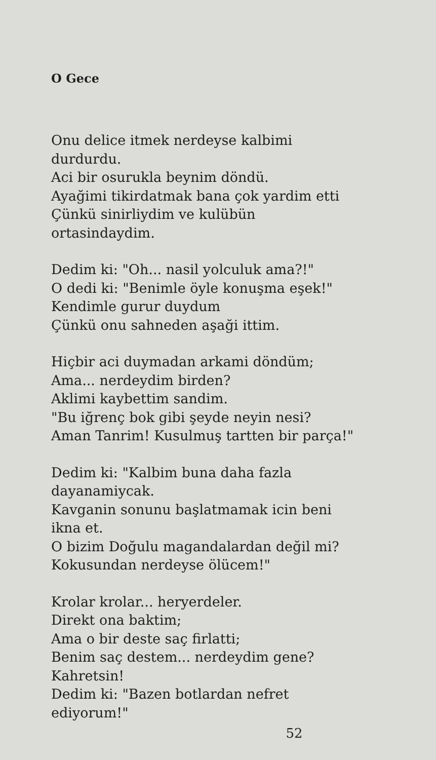O Gece
Onu delice itmek nerdeyse kalbimi
durdurdu.
Aci bir osurukla beynim döndü.
Ayağimi tikirdatmak bana çok yardim etti
Çünkü sinirliydim ve kulübün
ortasindaydim.
Dedim ki: "Oh... nasil yolculuk ama?!"
O dedi ki: "Benimle öyle konuşma eşek!"
Kendimle gurur duydum
Çünkü onu sahneden aşaği ittim.
Hiçbir aci duymadan arkami döndüm;
Ama... nerdeydim birden?
Aklimi kaybettim sandim.
"Bu iğrenç bok gibi şeyde neyin nesi?
Aman Tanrim! Kusulmuş tartten bir parça!"
Dedim ki: "Kalbim buna daha fazla
dayanamiycak.
Kavganin sonunu başlatmamak icin beni
ikna et.
O bizim Doğulu magandalardan değil mi?
Kokusundan nerdeyse ölücem!"
Krolar krolar... heryerdeler.
Direkt ona baktim;
Ama o bir deste saç firlatti;
Benim saç destem... nerdeydim gene?
Kahretsin!
Dedim ki: "Bazen botlardan nefret
ediyorum!"
52